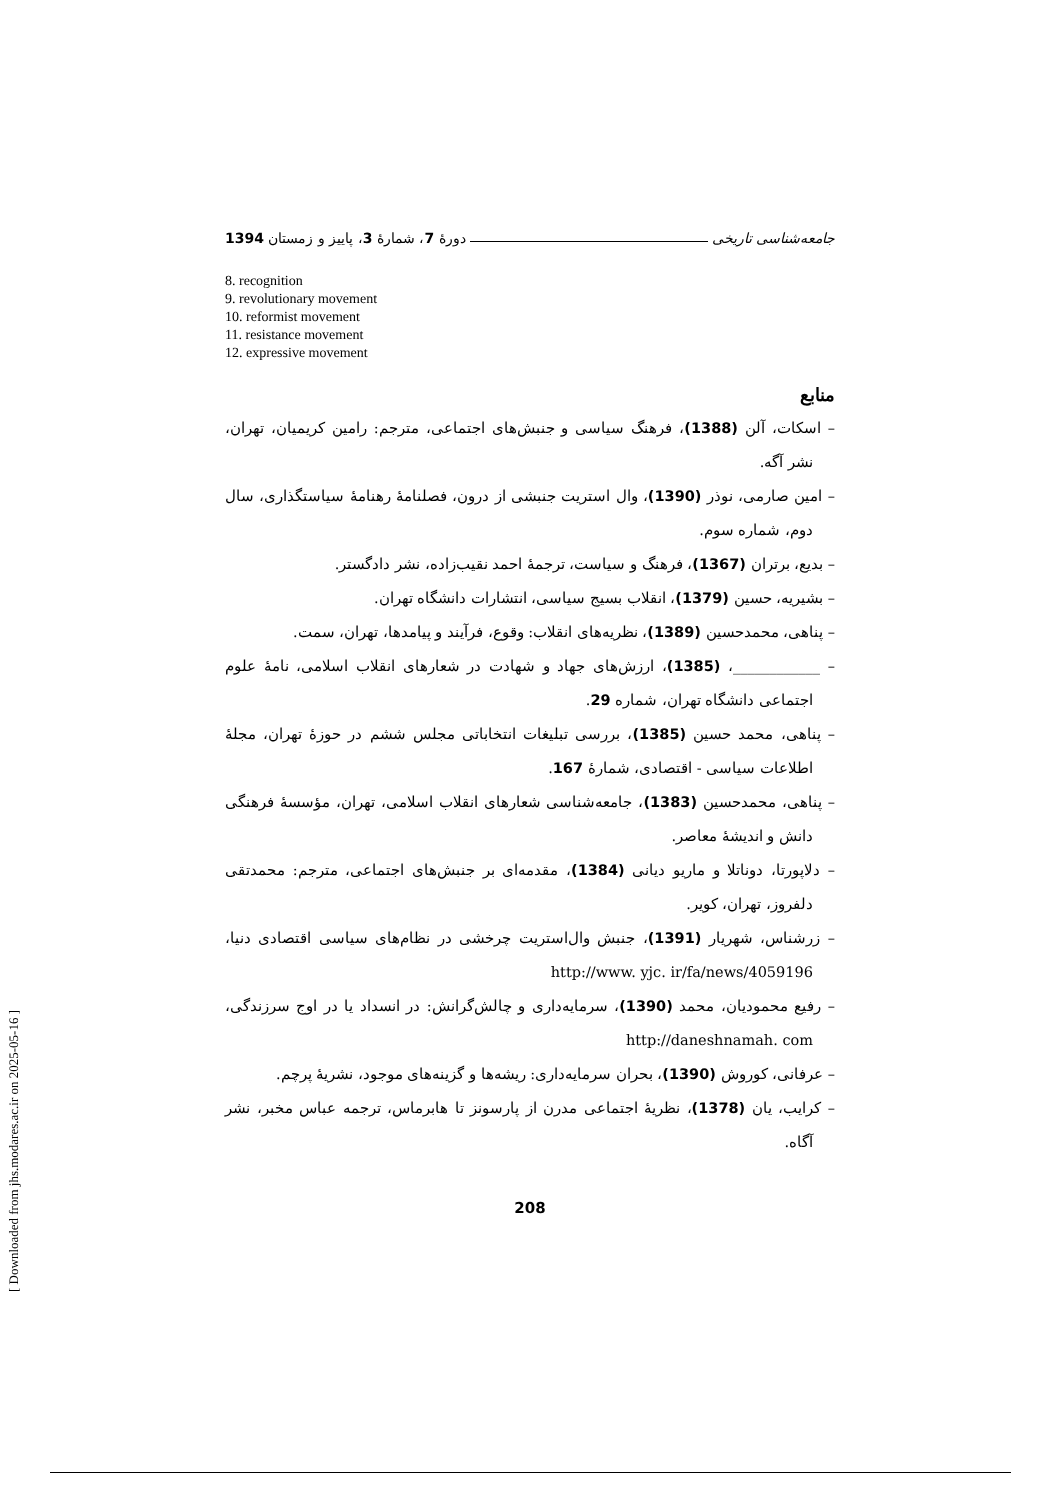جامعه‌شناسی تاریخی دورهٔ 7، شمارهٔ 3، پاییز و زمستان 1394
8. recognition
9. revolutionary movement
10. reformist movement
11. resistance movement
12. expressive movement
منابع
– اسکات، آلن (1388)، فرهنگ سیاسی و جنبش‌های اجتماعی، مترجم: رامین کریمیان، تهران، نشر آگه.
– امین صارمی، نوذر (1390)، وال استریت جنبشی از درون، فصلنامهٔ رهنامهٔ سیاستگذاری، سال دوم، شماره سوم.
– بدیع، برتران (1367)، فرهنگ و سیاست، ترجمهٔ احمد نقیب‌زاده، نشر دادگستر.
– بشیریه، حسین (1379)، انقلاب بسیج سیاسی، انتشارات دانشگاه تهران.
– پناهی، محمدحسین (1389)، نظریه‌های انقلاب: وقوع، فرآیند و پیامدها، تهران، سمت.
– ____________، (1385)، ارزش‌های جهاد و شهادت در شعارهای انقلاب اسلامی، نامهٔ علوم اجتماعی دانشگاه تهران، شماره 29.
– پناهی، محمد حسین (1385)، بررسی تبلیغات انتخاباتی مجلس ششم در حوزهٔ تهران، مجلهٔ اطلاعات سیاسی - اقتصادی، شمارهٔ 167.
– پناهی، محمدحسین (1383)، جامعه‌شناسی شعارهای انقلاب اسلامی، تهران، مؤسسهٔ فرهنگی دانش و اندیشهٔ معاصر.
– دلاپورتا، دوناتلا و ماریو دیانی (1384)، مقدمه‌ای بر جنبش‌های اجتماعی، مترجم: محمدتقی دلفروز، تهران، کویر.
– زرشناس، شهریار (1391)، جنبش وال‌استریت چرخشی در نظام‌های سیاسی اقتصادی دنیا، http://www. yjc. ir/fa/news/4059196
– رفیع محمودیان، محمد (1390)، سرمایه‌داری و چالش‌گرانش: در انسداد یا در اوج سرزندگی، http://daneshnamah. com
– عرفانی، کوروش (1390)، بحران سرمایه‌داری: ریشه‌ها و گزینه‌های موجود، نشریهٔ پرچم.
– کرایب، یان (1378)، نظریهٔ اجتماعی مدرن از پارسونز تا هابرماس، ترجمه عباس مخبر، نشر آگاه.
208
[ Downloaded from jhs.modares.ac.ir on 2025-05-16 ]